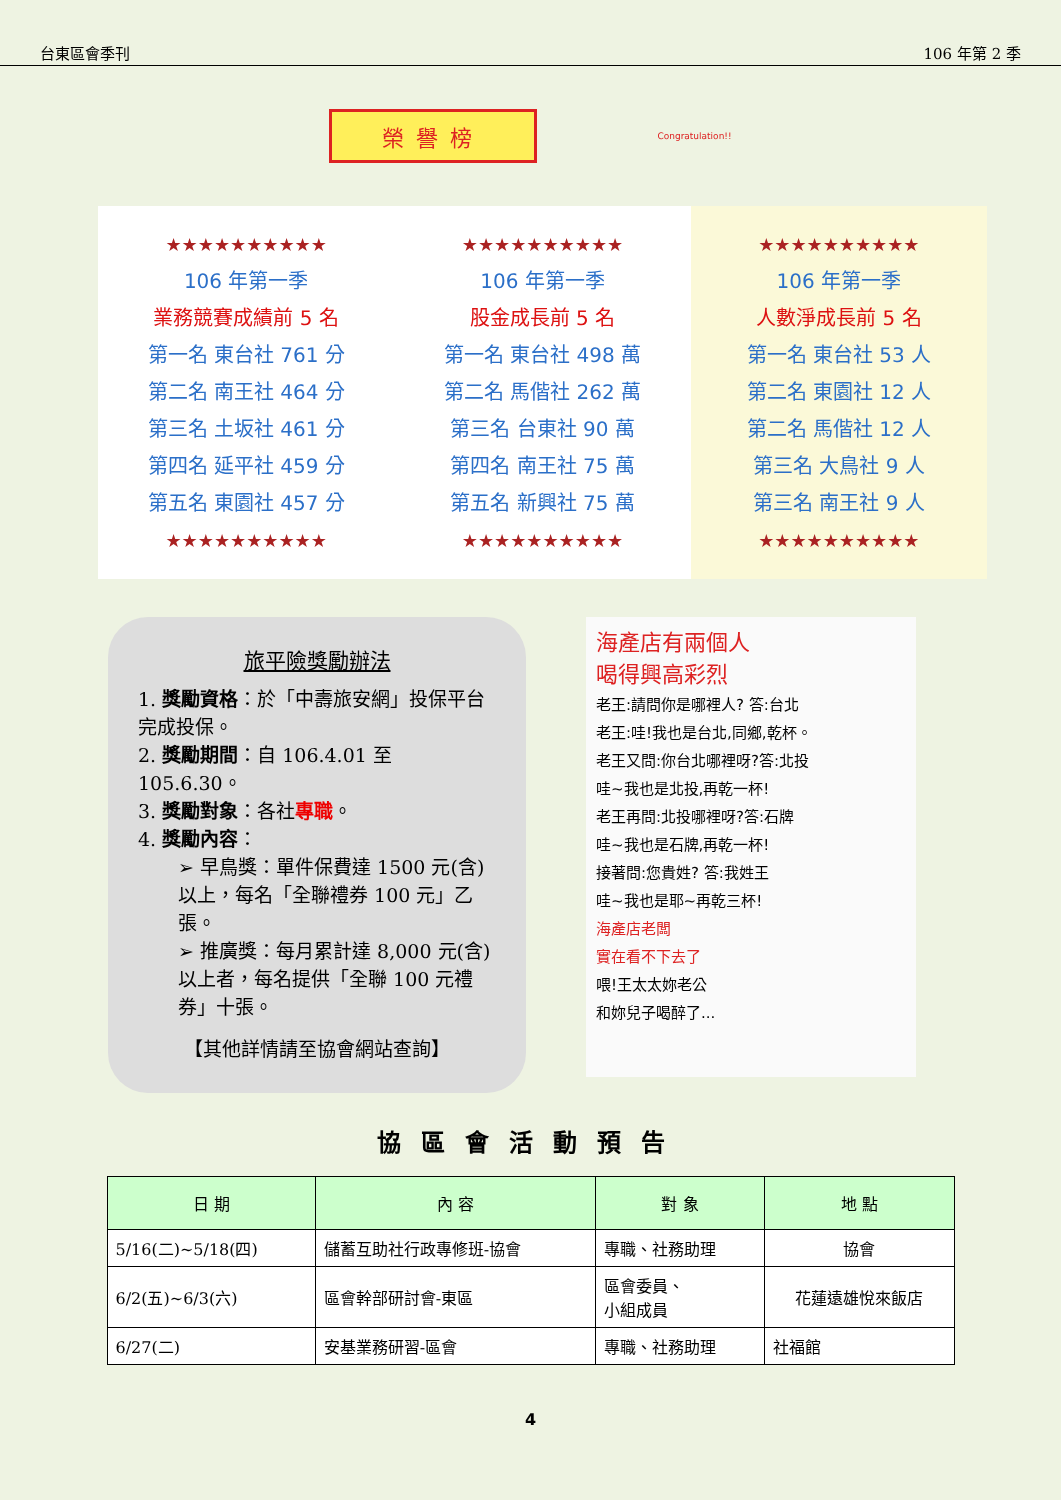台東區會季刊 106 年第 2 季
榮譽榜
Congratulation!!
★★★★★★★★★★
106 年第一季
業務競賽成績前 5 名
第一名 東台社 761 分
第二名 南王社 464 分
第三名 土坂社 461 分
第四名 延平社 459 分
第五名 東園社 457 分
★★★★★★★★★★
★★★★★★★★★★
106 年第一季
股金成長前 5 名
第一名 東台社 498 萬
第二名 馬偕社 262 萬
第三名 台東社 90 萬
第四名 南王社 75 萬
第五名 新興社 75 萬
★★★★★★★★★★
★★★★★★★★★★
106 年第一季
人數淨成長前 5 名
第一名 東台社 53 人
第二名 東園社 12 人
第二名 馬偕社 12 人
第三名 大鳥社 9 人
第三名 南王社 9 人
★★★★★★★★★★
旅平險獎勵辦法
1. 獎勵資格：於「中壽旅安網」投保平台完成投保。
2. 獎勵期間：自 106.4.01 至 105.6.30。
3. 獎勵對象：各社專職。
4. 獎勵內容：
➢ 早鳥獎：單件保費達 1500 元(含)以上，每名「全聯禮券 100 元」乙張。
➢ 推廣獎：每月累計達 8,000 元(含)以上者，每名提供「全聯 100 元禮券」十張。
【其他詳情請至協會網站查詢】
海產店有兩個人
喝得興高彩烈
老王:請問你是哪裡人? 答:台北
老王:哇!我也是台北,同鄉,乾杯。
老王又問:你台北哪裡呀?答:北投
哇~我也是北投,再乾一杯!
老王再問:北投哪裡呀?答:石牌
哇~我也是石牌,再乾一杯!
接著問:您貴姓? 答:我姓王
哇~我也是耶~再乾三杯!
海產店老闆
實在看不下去了
喂!王太太妳老公
和妳兒子喝醉了...
協區會活動預告
| 日 期 | 內 容 | 對 象 | 地 點 |
| --- | --- | --- | --- |
| 5/16(二)~5/18(四) | 儲蓄互助社行政專修班-協會 | 專職、社務助理 | 協會 |
| 6/2(五)~6/3(六) | 區會幹部研討會-東區 | 區會委員、 小組成員 | 花蓮遠雄悅來飯店 |
| 6/27(二) | 安基業務研習-區會 | 專職、社務助理 | 社福館 |
4